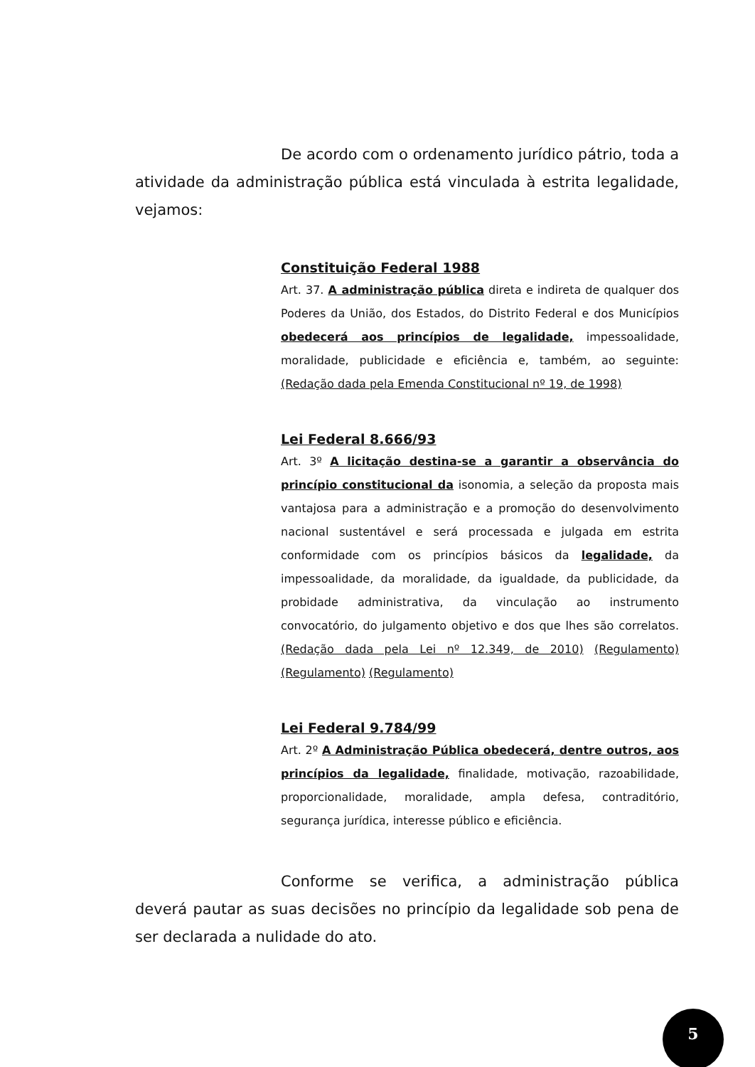De acordo com o ordenamento jurídico pátrio, toda a atividade da administração pública está vinculada à estrita legalidade, vejamos:
Constituição Federal 1988
Art. 37. A administração pública direta e indireta de qualquer dos Poderes da União, dos Estados, do Distrito Federal e dos Municípios obedecerá aos princípios de legalidade, impessoalidade, moralidade, publicidade e eficiência e, também, ao seguinte: (Redação dada pela Emenda Constitucional nº 19, de 1998)
Lei Federal 8.666/93
Art. 3º A licitação destina-se a garantir a observância do princípio constitucional da isonomia, a seleção da proposta mais vantajosa para a administração e a promoção do desenvolvimento nacional sustentável e será processada e julgada em estrita conformidade com os princípios básicos da legalidade, da impessoalidade, da moralidade, da igualdade, da publicidade, da probidade administrativa, da vinculação ao instrumento convocatório, do julgamento objetivo e dos que lhes são correlatos. (Redação dada pela Lei nº 12.349, de 2010) (Regulamento) (Regulamento) (Regulamento)
Lei Federal 9.784/99
Art. 2º A Administração Pública obedecerá, dentre outros, aos princípios da legalidade, finalidade, motivação, razoabilidade, proporcionalidade, moralidade, ampla defesa, contraditório, segurança jurídica, interesse público e eficiência.
Conforme se verifica, a administração pública deverá pautar as suas decisões no princípio da legalidade sob pena de ser declarada a nulidade do ato.
5